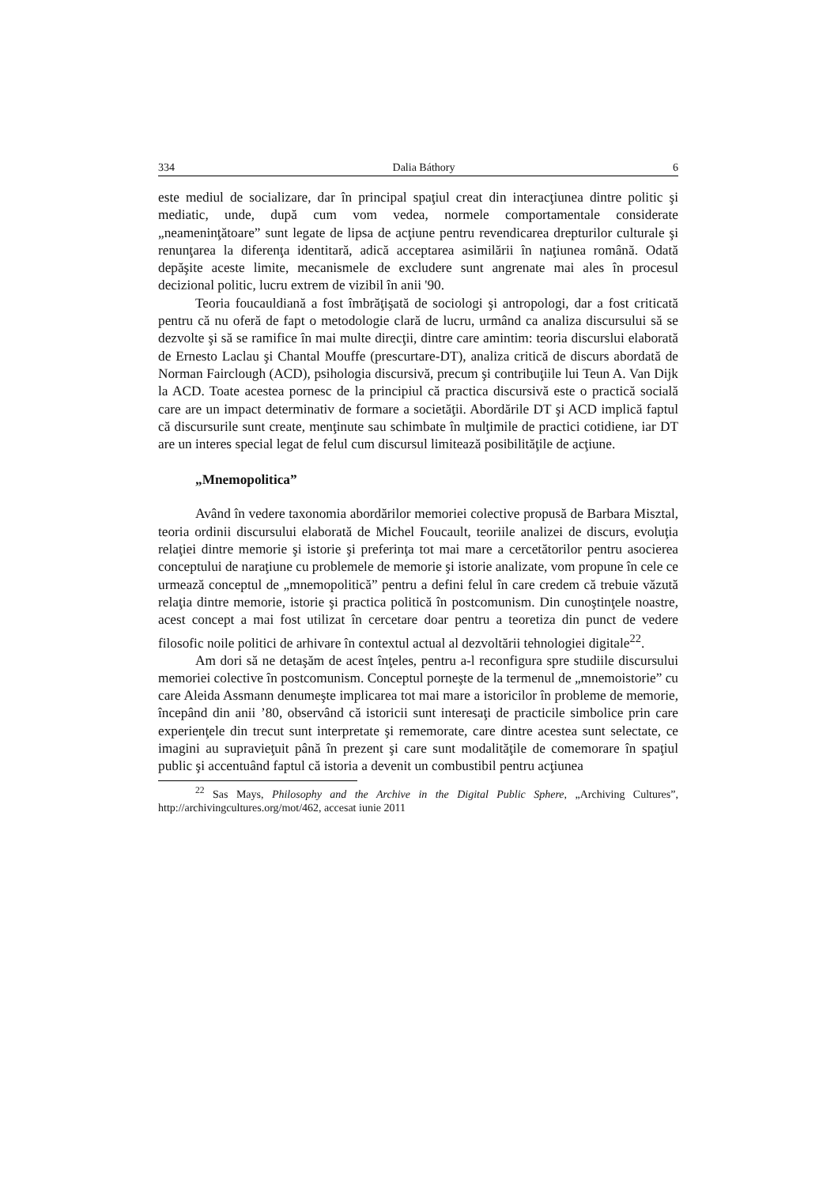334 Dalia Báthory 6
este mediul de socializare, dar în principal spaţiul creat din interacţiunea dintre politic şi mediatic, unde, după cum vom vedea, normele comportamentale considerate „neameninţătoare” sunt legate de lipsa de acţiune pentru revendicarea drepturilor culturale şi renunţarea la diferenţa identitară, adică acceptarea asimilării în naţiunea română. Odată depăşite aceste limite, mecanismele de excludere sunt angrenate mai ales în procesul decizional politic, lucru extrem de vizibil în anii '90.
Teoria foucauldiană a fost îmbrăţişată de sociologi şi antropologi, dar a fost criticată pentru că nu oferă de fapt o metodologie clară de lucru, urmând ca analiza discursului să se dezvolte şi să se ramifice în mai multe direcţii, dintre care amintim: teoria discurslui elaborată de Ernesto Laclau şi Chantal Mouffe (prescurtare-DT), analiza critică de discurs abordată de Norman Fairclough (ACD), psihologia discursivă, precum şi contribuţiile lui Teun A. Van Dijk la ACD. Toate acestea pornesc de la principiul că practica discursivă este o practică socială care are un impact determinativ de formare a societăţii. Abordările DT şi ACD implică faptul că discursurile sunt create, menţinute sau schimbate în mulţimile de practici cotidiene, iar DT are un interes special legat de felul cum discursul limitează posibilităţile de acţiune.
„Mnemopolitica”
Având în vedere taxonomia abordărilor memoriei colective propusă de Barbara Misztal, teoria ordinii discursului elaborată de Michel Foucault, teoriile analizei de discurs, evoluţia relaţiei dintre memorie şi istorie şi preferinţa tot mai mare a cercetătorilor pentru asocierea conceptului de naraţiune cu problemele de memorie şi istorie analizate, vom propune în cele ce urmează conceptul de „mnemopolitică” pentru a defini felul în care credem că trebuie văzută relaţia dintre memorie, istorie şi practica politică în postcomunism. Din cunoştinţele noastre, acest concept a mai fost utilizat în cercetare doar pentru a teoretiza din punct de vedere filosofic noile politici de arhivare în contextul actual al dezvoltării tehnologiei digitale<sup>22</sup>.
Am dori să ne detaşăm de acest înţeles, pentru a-l reconfigura spre studiile discursului memoriei colective în postcomunism. Conceptul porneşte de la termenul de „mnemoistorie” cu care Aleida Assmann denumeşte implicarea tot mai mare a istoricilor în probleme de memorie, începând din anii ’80, observând că istoricii sunt interesaţi de practicile simbolice prin care experienţele din trecut sunt interpretate şi rememorate, care dintre acestea sunt selectate, ce imagini au supravieţuit până în prezent şi care sunt modalităţile de comemorare în spaţiul public şi accentuând faptul că istoria a devenit un combustibil pentru acţiunea
<sup>22</sup> Sas Mays, Philosophy and the Archive in the Digital Public Sphere, „Archiving Cultures”, http://archivingcultures.org/mot/462, accesat iunie 2011